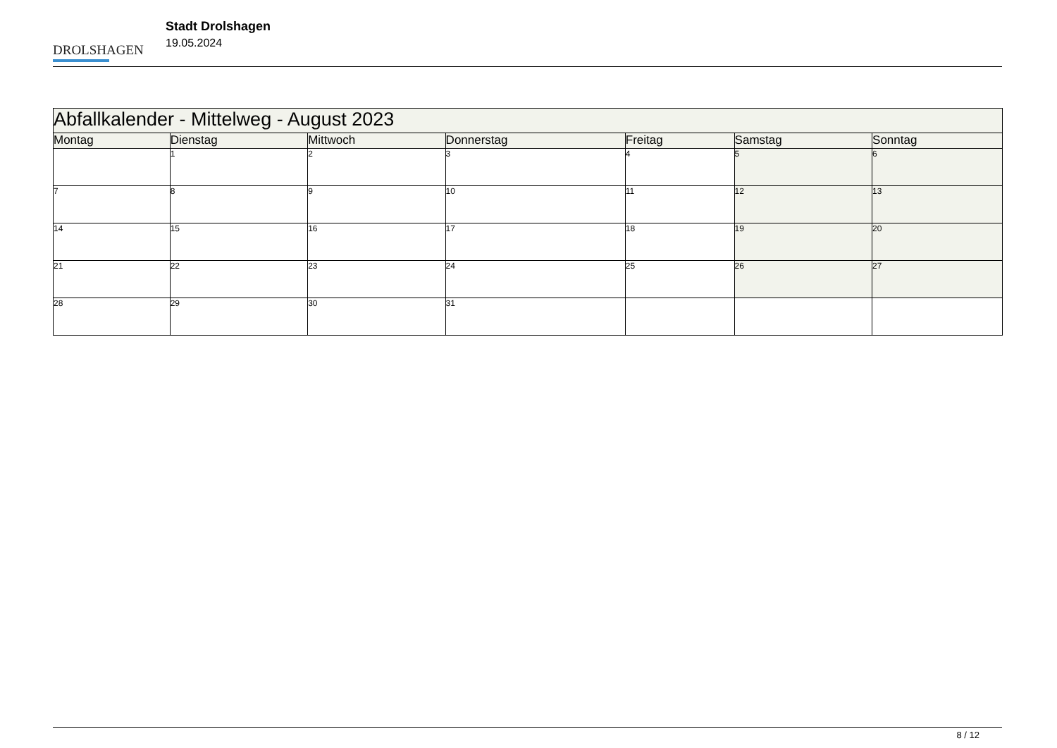DROLSHAGEN
Stadt Drolshagen
19.05.2024
| Abfallkalender - Mittelweg - August 2023 | | | | | | |
| --- | --- | --- | --- | --- | --- | --- |
| Montag | Dienstag | Mittwoch | Donnerstag | Freitag | Samstag | Sonntag |
| | 1 | 2 | 3 | 4 | 5 | 6 |
| 7 | 8 | 9 | 10 | 11 | 12 | 13 |
| 14 | 15 | 16 | 17 | 18 | 19 | 20 |
| 21 | 22 | 23 | 24 | 25 | 26 | 27 |
| 28 | 29 | 30 | 31 | | | |
8 / 12